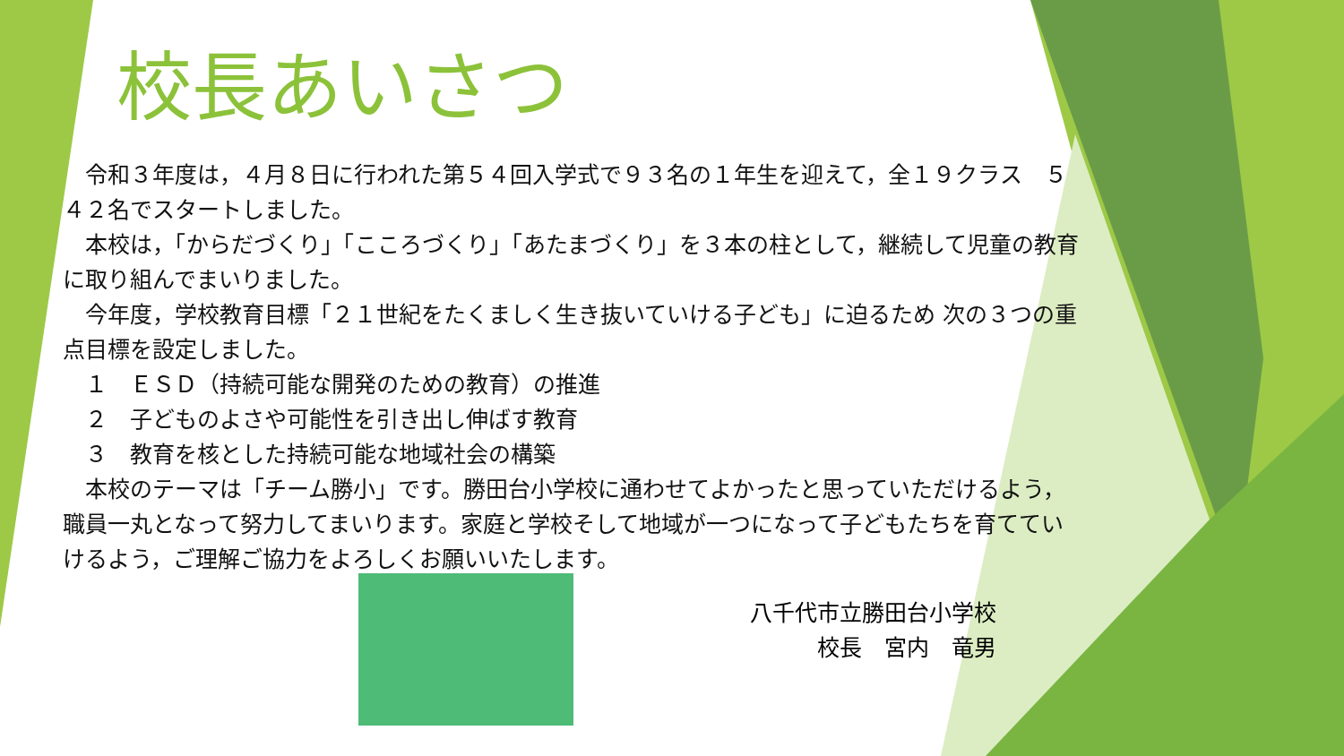校長あいさつ
　令和３年度は，４月８日に行われた第５４回入学式で９３名の１年生を迎えて，全１９クラス　５４２名でスタートしました。
　本校は，「からだづくり」「こころづくり」「あたまづくり」を３本の柱として，継続して児童の教育に取り組んでまいりました。
　今年度，学校教育目標「２１世紀をたくましく生き抜いていける子ども」に迫るため 次の３つの重点目標を設定しました。
　１　ＥＳＤ（持続可能な開発のための教育）の推進
　２　子どものよさや可能性を引き出し伸ばす教育
　３　教育を核とした持続可能な地域社会の構築
　本校のテーマは「チーム勝小」です。勝田台小学校に通わせてよかったと思っていただけるよう，職員一丸となって努力してまいります。家庭と学校そして地域が一つになって子どもたちを育てていけるよう，ご理解ご協力をよろしくお願いいたします。
八千代市立勝田台小学校
校長　宮内　竜男